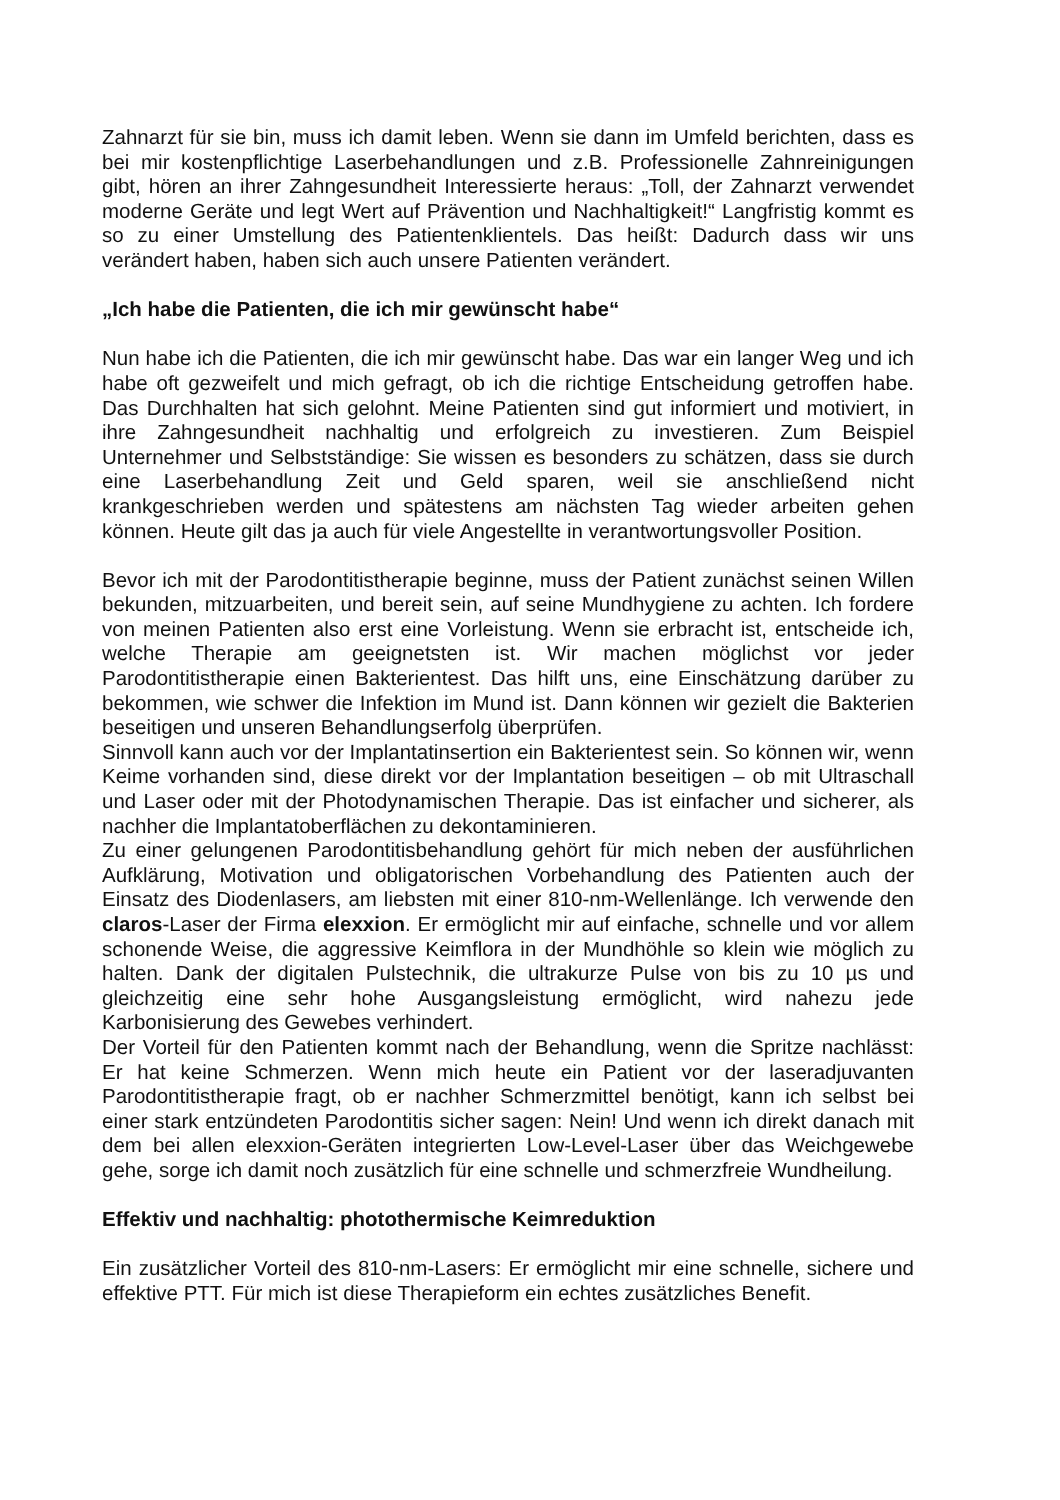Zahnarzt für sie bin, muss ich damit leben. Wenn sie dann im Umfeld berichten, dass es bei mir kostenpflichtige Laserbehandlungen und z.B. Professionelle Zahnreinigungen gibt, hören an ihrer Zahngesundheit Interessierte heraus: „Toll, der Zahnarzt verwendet moderne Geräte und legt Wert auf Prävention und Nachhaltigkeit!“ Langfristig kommt es so zu einer Umstellung des Patientenklientels. Das heißt: Dadurch dass wir uns verändert haben, haben sich auch unsere Patienten verändert.
„Ich habe die Patienten, die ich mir gewünscht habe“
Nun habe ich die Patienten, die ich mir gewünscht habe. Das war ein langer Weg und ich habe oft gezweifelt und mich gefragt, ob ich die richtige Entscheidung getroffen habe. Das Durchhalten hat sich gelohnt. Meine Patienten sind gut informiert und motiviert, in ihre Zahngesundheit nachhaltig und erfolgreich zu investieren. Zum Beispiel Unternehmer und Selbstständige: Sie wissen es besonders zu schätzen, dass sie durch eine Laserbehandlung Zeit und Geld sparen, weil sie anschließend nicht krankgeschrieben werden und spätestens am nächsten Tag wieder arbeiten gehen können. Heute gilt das ja auch für viele Angestellte in verantwortungsvoller Position.
Bevor ich mit der Parodontitistherapie beginne, muss der Patient zunächst seinen Willen bekunden, mitzuarbeiten, und bereit sein, auf seine Mundhygiene zu achten. Ich fordere von meinen Patienten also erst eine Vorleistung. Wenn sie erbracht ist, entscheide ich, welche Therapie am geeignetsten ist. Wir machen möglichst vor jeder Parodontitistherapie einen Bakterientest. Das hilft uns, eine Einschätzung darüber zu bekommen, wie schwer die Infektion im Mund ist. Dann können wir gezielt die Bakterien beseitigen und unseren Behandlungserfolg überprüfen.
Sinnvoll kann auch vor der Implantatinsertion ein Bakterientest sein. So können wir, wenn Keime vorhanden sind, diese direkt vor der Implantation beseitigen – ob mit Ultraschall und Laser oder mit der Photodynamischen Therapie. Das ist einfacher und sicherer, als nachher die Implantatoberflächen zu dekontaminieren.
Zu einer gelungenen Parodontitisbehandlung gehört für mich neben der ausführlichen Aufklärung, Motivation und obligatorischen Vorbehandlung des Patienten auch der Einsatz des Diodenlasers, am liebsten mit einer 810-nm-Wellenlänge. Ich verwende den claros-Laser der Firma elexxion. Er ermöglicht mir auf einfache, schnelle und vor allem schonende Weise, die aggressive Keimflora in der Mundhöhle so klein wie möglich zu halten. Dank der digitalen Pulstechnik, die ultrakurze Pulse von bis zu 10 µs und gleichzeitig eine sehr hohe Ausgangsleistung ermöglicht, wird nahezu jede Karbonisierung des Gewebes verhindert.
Der Vorteil für den Patienten kommt nach der Behandlung, wenn die Spritze nachlässt: Er hat keine Schmerzen. Wenn mich heute ein Patient vor der laseradjuvanten Parodontitistherapie fragt, ob er nachher Schmerzmittel benötigt, kann ich selbst bei einer stark entzündeten Parodontitis sicher sagen: Nein! Und wenn ich direkt danach mit dem bei allen elexxion-Geräten integrierten Low-Level-Laser über das Weichgewebe gehe, sorge ich damit noch zusätzlich für eine schnelle und schmerzfreie Wundheilung.
Effektiv und nachhaltig: photothermische Keimreduktion
Ein zusätzlicher Vorteil des 810-nm-Lasers: Er ermöglicht mir eine schnelle, sichere und effektive PTT. Für mich ist diese Therapieform ein echtes zusätzliches Benefit.